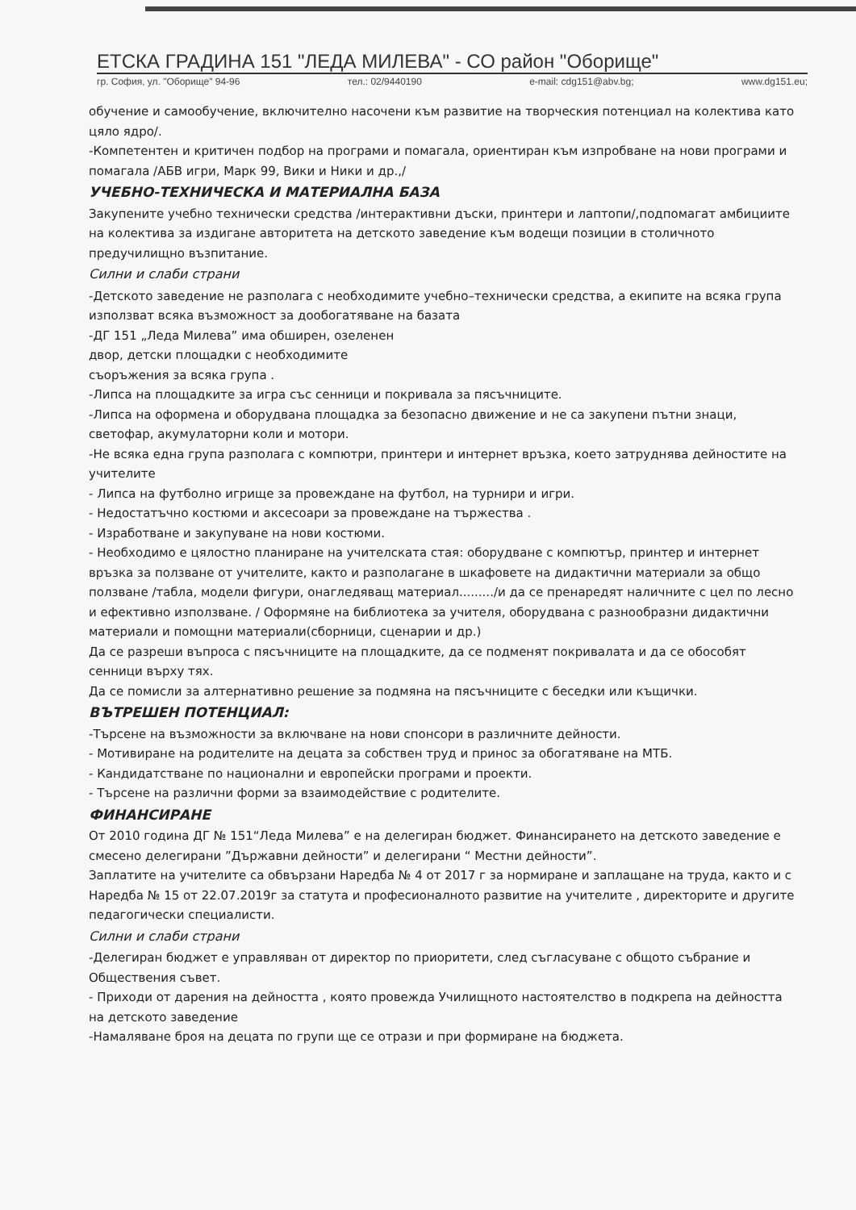ЕТСКА ГРАДИНА 151 "ЛЕДА МИЛЕВА" - СО район "Оборище"
гр. София, ул. "Оборище" 94-96 тел.: 02/9440190 e-mail: cdg151@abv.bg; www.dg151.eu;
обучение и самообучение, включително насочени към развитие на творческия потенциал на колектива като цяло ядро/.
-Компетентен и критичен подбор на програми и помагала, ориентиран към изпробване на нови програми и помагала /АБВ игри, Марк 99, Вики и Ники и др.,/
УЧЕБНО-ТЕХНИЧЕСКА И МАТЕРИАЛНА БАЗА
Закупените учебно технически средства /интерактивни дъски, принтери и лаптопи/,подпомагат амбициите на колектива за издигане авторитета на детското заведение към водещи позиции в столичното предучилищно възпитание.
Силни и слаби страни
-Детското заведение не разполага с необходимите учебно–технически средства, а екипите на всяка група използват всяка възможност за дообогатяване на базата
-ДГ 151 „Леда Милева” има обширен, озеленен
двор, детски площадки с необходимите
съоръжения за всяка група .
-Липса на площадките за игра със сенници и покривала за пясъчниците.
-Липса на оформена и оборудвана площадка за безопасно движение и не са закупени пътни знаци, светофар, акумулаторни коли и мотори.
-Не всяка една група разполага с компютри, принтери и интернет връзка, което затруднява дейностите на учителите
- Липса на футболно игрище за провеждане на футбол, на турнири и игри.
- Недостатъчно костюми и аксесоари за провеждане на тържества .
- Изработване и закупуване на нови костюми.
- Необходимо е цялостно планиране на учителската стая: оборудване с компютър, принтер и интернет връзка за ползване от учителите, както и разполагане в шкафовете на дидактични материали за общо ползване /табла, модели фигури, онагледяващ материал........./и да се пренаредят наличните с цел по лесно и ефективно използване. / Оформяне на библиотека за учителя, оборудвана с разнообразни дидактични материали и помощни материали(сборници, сценарии и др.)
Да се разреши въпроса с пясъчниците на площадките, да се подменят покривалата и да се обособят сенници върху тях.
Да се помисли за алтернативно решение за подмяна на пясъчниците с беседки или къщички.
ВЪТРЕШЕН ПОТЕНЦИАЛ:
-Търсене на възможности за включване на нови спонсори в различните дейности.
- Мотивиране на родителите на децата за собствен труд и принос за обогатяване на МТБ.
- Кандидатстване по национални и европейски програми и проекти.
- Търсене на различни форми за взаимодействие с родителите.
ФИНАНСИРАНЕ
От 2010 година ДГ № 151“Леда Милева” е на делегиран бюджет. Финансирането на детското заведение е смесено делегирани ”Държавни дейности” и делегирани “ Местни дейности”.
Заплатите на учителите са обвързани Наредба № 4 от 2017 г за нормиране и заплащане на труда, както и с Наредба № 15 от 22.07.2019г за статута и професионалното развитие на учителите , директорите и другите педагогически специалисти.
Силни и слаби страни
-Делегиран бюджет е управляван от директор по приоритети, след съгласуване с общото събрание и Обществения съвет.
- Приходи от дарения на дейността , която провежда Училищното настоятелство в подкрепа на дейността на детското заведение
-Намаляване броя на децата по групи ще се отрази и при формиране на бюджета.